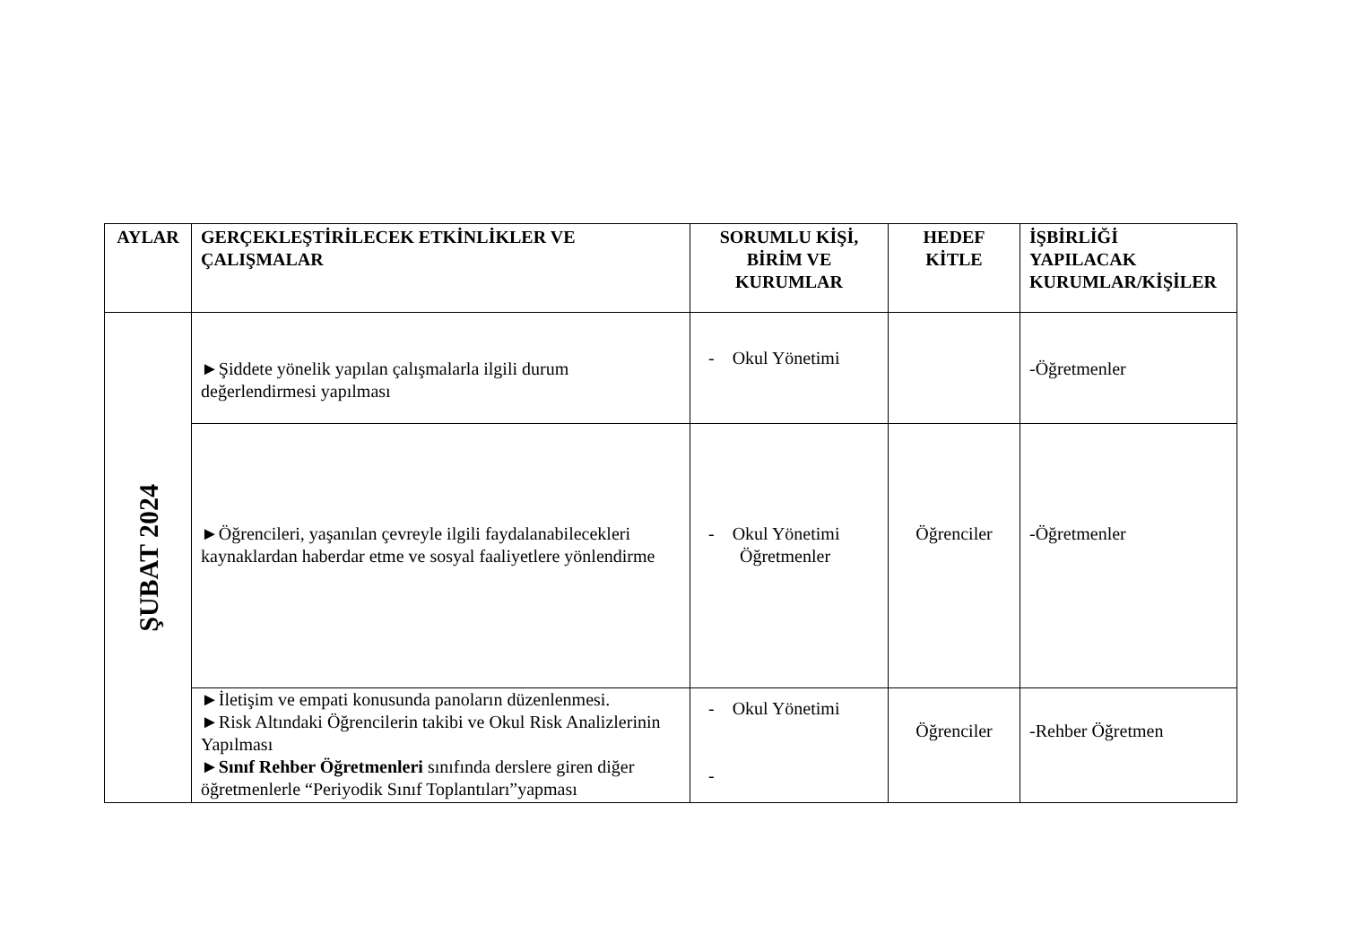| AYLAR | GERÇEKLEŞTİRİLECEK ETKİNLİKLER VE ÇALIŞMALAR | SORUMLU KİŞİ, BİRİM VE KURUMLAR | HEDEF KİTLE | İŞBİRLİĞİ YAPILACAK KURUMLAR/KİŞİLER |
| --- | --- | --- | --- | --- |
| ŞUBAT 2024 | ►Şiddete yönelik yapılan çalışmalarla ilgili durum değerlendirmesi yapılması | - Okul Yönetimi | | -Öğretmenler |
| | ►Öğrencileri, yaşanılan çevreyle ilgili faydalanabilecekleri kaynaklardan haberdar etme ve sosyal faaliyetlere yönlendirme | - Okul Yönetimi Öğretmenler | Öğrenciler | -Öğretmenler |
| | ►İletişim ve empati konusunda panoların düzenlenmesi. ►Risk Altındaki Öğrencilerin takibi ve Okul Risk Analizlerinin Yapılması ► Sınıf Rehber Öğretmenleri sınıfında derslere giren diğer öğretmenlerle “Periyodik Sınıf Toplantıları”yapması | - Okul Yönetimi - | Öğrenciler | -Rehber Öğretmen |